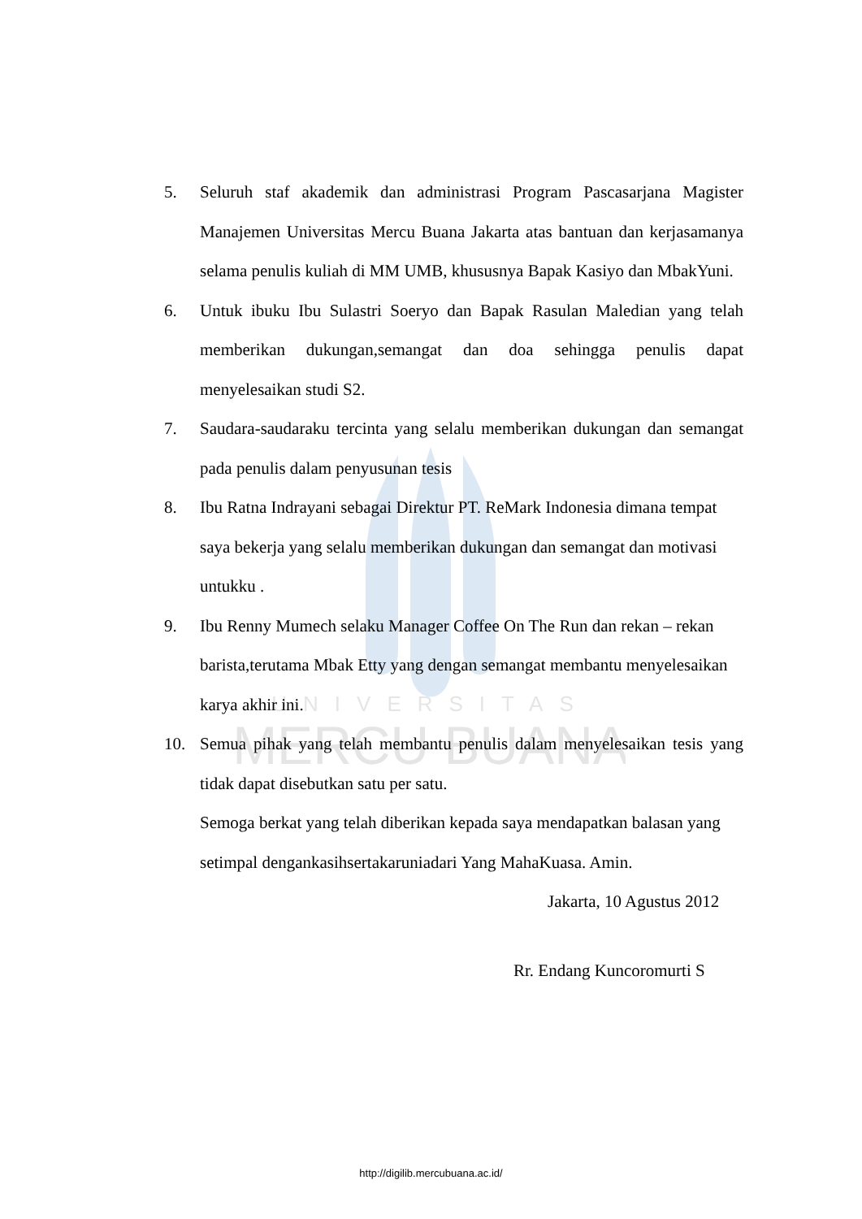UNIVERSITAS
MERCU BUANA
5. Seluruh staf akademik dan administrasi Program Pascasarjana Magister Manajemen Universitas Mercu Buana Jakarta atas bantuan dan kerjasamanya selama penulis kuliah di MM UMB, khususnya Bapak Kasiyo dan MbakYuni.
6. Untuk ibuku Ibu Sulastri Soeryo dan Bapak Rasulan Maledian yang telah memberikan dukungan,semangat dan doa sehingga penulis dapat menyelesaikan studi S2.
7. Saudara-saudaraku tercinta yang selalu memberikan dukungan dan semangat pada penulis dalam penyusunan tesis
8. Ibu Ratna Indrayani sebagai Direktur PT. ReMark Indonesia dimana tempat saya bekerja yang selalu memberikan dukungan dan semangat dan motivasi untukku .
9. Ibu Renny Mumech selaku Manager Coffee On The Run dan rekan – rekan barista,terutama Mbak Etty yang dengan semangat membantu menyelesaikan karya akhir ini.
10. Semua pihak yang telah membantu penulis dalam menyelesaikan tesis yang tidak dapat disebutkan satu per satu.
Semoga berkat yang telah diberikan kepada saya mendapatkan balasan yang setimpal dengankasihsertakaruniadari Yang MahaKuasa. Amin.
Jakarta, 10 Agustus 2012
Rr. Endang Kuncoromurti S
http://digilib.mercubuana.ac.id/